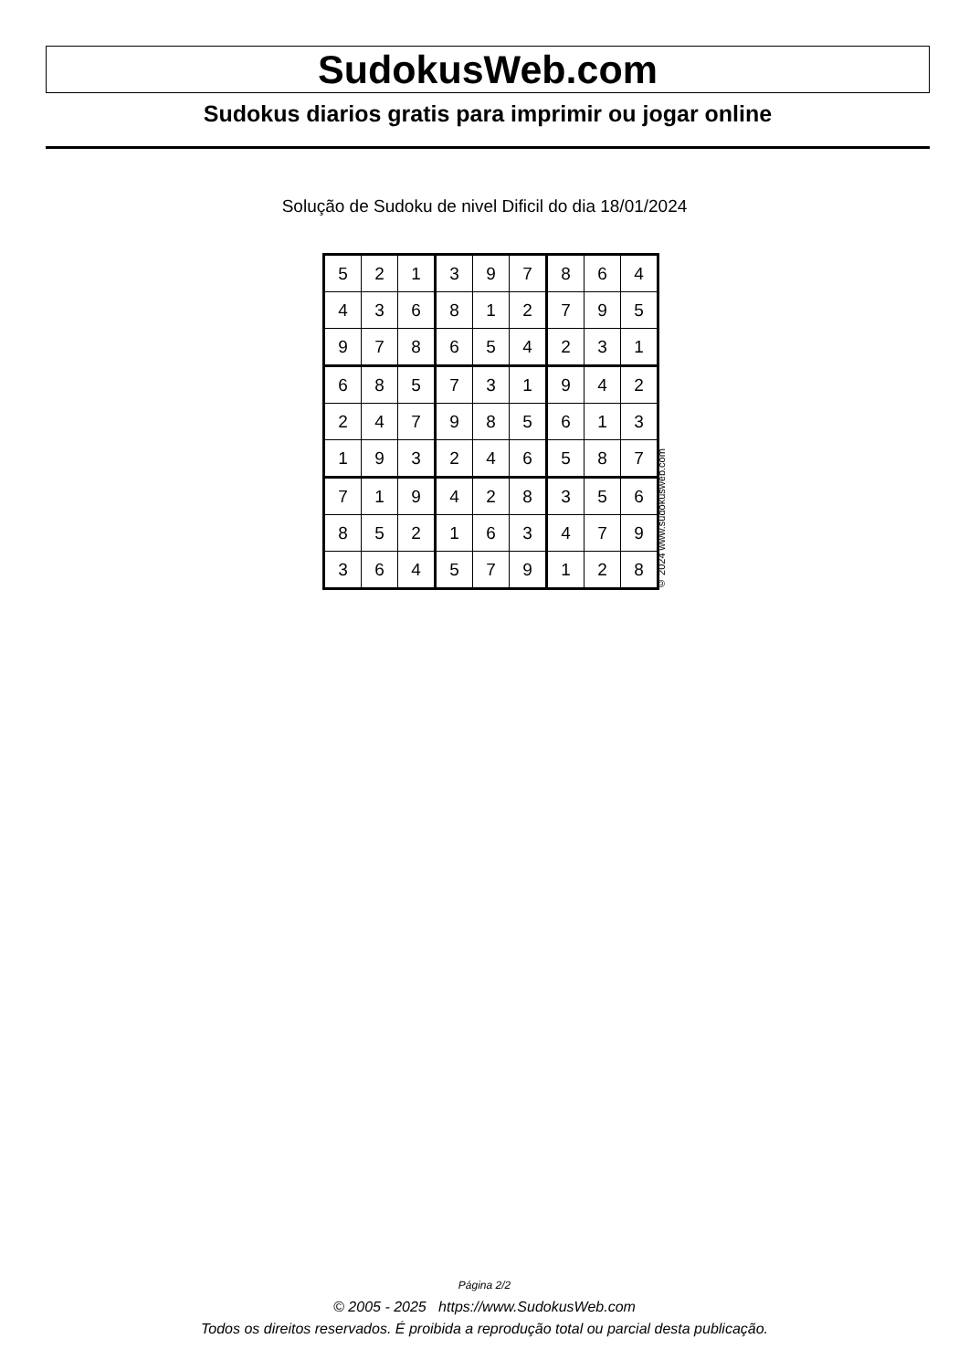SudokusWeb.com
Sudokus diarios gratis para imprimir ou jogar online
Solução de Sudoku de nivel Dificil do dia 18/01/2024
| 5 | 2 | 1 | 3 | 9 | 7 | 8 | 6 | 4 |
| 4 | 3 | 6 | 8 | 1 | 2 | 7 | 9 | 5 |
| 9 | 7 | 8 | 6 | 5 | 4 | 2 | 3 | 1 |
| 6 | 8 | 5 | 7 | 3 | 1 | 9 | 4 | 2 |
| 2 | 4 | 7 | 9 | 8 | 5 | 6 | 1 | 3 |
| 1 | 9 | 3 | 2 | 4 | 6 | 5 | 8 | 7 |
| 7 | 1 | 9 | 4 | 2 | 8 | 3 | 5 | 6 |
| 8 | 5 | 2 | 1 | 6 | 3 | 4 | 7 | 9 |
| 3 | 6 | 4 | 5 | 7 | 9 | 1 | 2 | 8 |
© 2024 www.sudokusweb.com
Página 2/2
© 2005 - 2025 https://www.SudokusWeb.com
Todos os direitos reservados. É proibida a reprodução total ou parcial desta publicação.